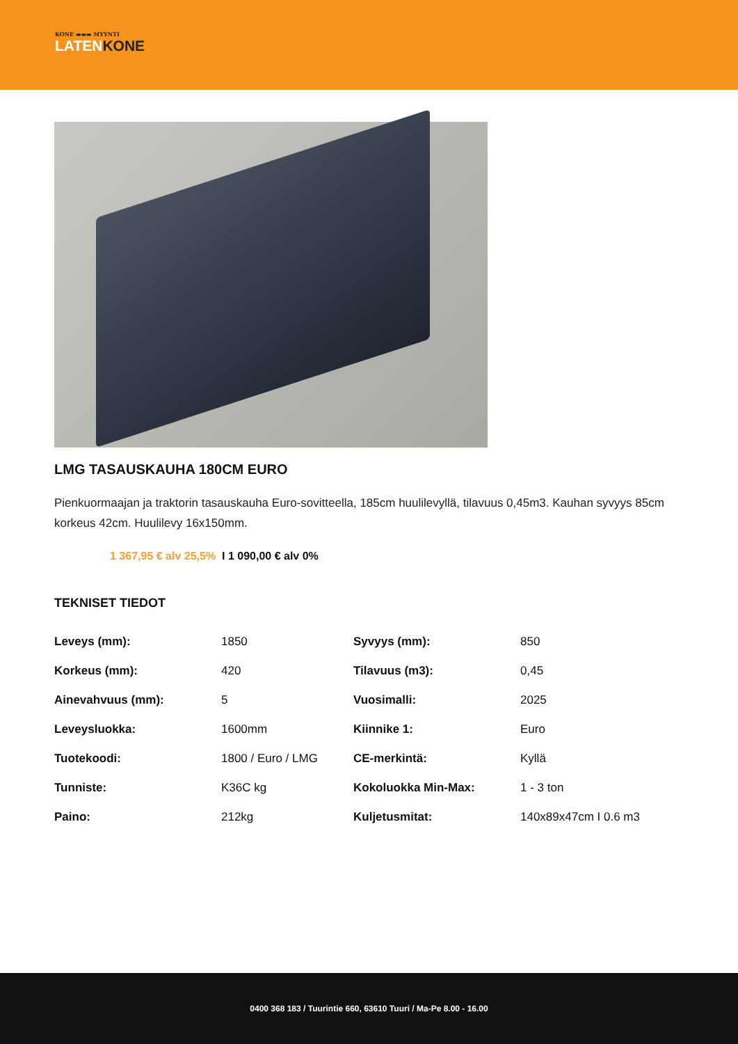KONE ▬▬▬ MYYNTI
LATENKONE
LMG TASAUSKAUHA 180CM EURO
Pienkuormaajan ja traktorin tasauskauha Euro-sovitteella, 185cm huulilevyllä, tilavuus 0,45m3. Kauhan syvyys 85cm korkeus 42cm. Huulilevy 16x150mm.
1 367,95 € alv 25,5% I 1 090,00 € alv 0%
TEKNISET TIEDOT
| Leveys (mm): | 1850 | Syvyys (mm): | 850 |
| Korkeus (mm): | 420 | Tilavuus (m3): | 0,45 |
| Ainevahvuus (mm): | 5 | Vuosimalli: | 2025 |
| Leveysluokka: | 1600mm | Kiinnike 1: | Euro |
| Tuotekoodi: | 1800 / Euro / LMG | CE-merkintä: | Kyllä |
| Tunniste: | K36C kg | Kokoluokka Min-Max: | 1 - 3 ton |
| Paino: | 212kg | Kuljetusmitat: | 140x89x47cm I 0.6 m3 |
0400 368 183 / Tuurintie 660, 63610 Tuuri / Ma-Pe 8.00 - 16.00